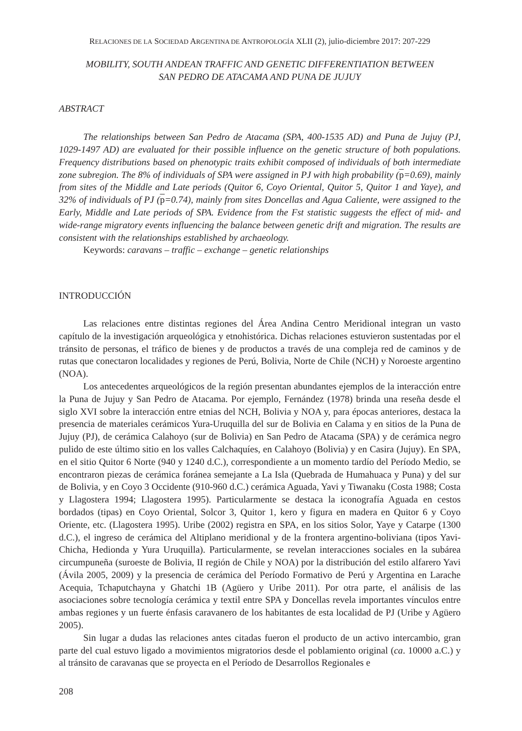RELACIONES DE LA SOCIEDAD ARGENTINA DE ANTROPOLOGÍA XLII (2), julio-diciembre 2017: 207-229
MOBILITY, SOUTH ANDEAN TRAFFIC AND GENETIC DIFFERENTIATION BETWEEN
SAN PEDRO DE ATACAMA AND PUNA DE JUJUY
ABSTRACT
The relationships between San Pedro de Atacama (SPA, 400-1535 AD) and Puna de Jujuy (PJ, 1029-1497 AD) are evaluated for their possible influence on the genetic structure of both populations. Frequency distributions based on phenotypic traits exhibit composed of individuals of both intermediate zone subregion. The 8% of individuals of SPA were assigned in PJ with high probability (p=0.69), mainly from sites of the Middle and Late periods (Quitor 6, Coyo Oriental, Quitor 5, Quitor 1 and Yaye), and 32% of individuals of PJ (p=0.74), mainly from sites Doncellas and Agua Caliente, were assigned to the Early, Middle and Late periods of SPA. Evidence from the Fst statistic suggests the effect of mid- and wide-range migratory events influencing the balance between genetic drift and migration. The results are consistent with the relationships established by archaeology.
Keywords: caravans – traffic – exchange – genetic relationships
INTRODUCCIÓN
Las relaciones entre distintas regiones del Área Andina Centro Meridional integran un vasto capítulo de la investigación arqueológica y etnohistórica. Dichas relaciones estuvieron sustentadas por el tránsito de personas, el tráfico de bienes y de productos a través de una compleja red de caminos y de rutas que conectaron localidades y regiones de Perú, Bolivia, Norte de Chile (NCH) y Noroeste argentino (NOA).
Los antecedentes arqueológicos de la región presentan abundantes ejemplos de la interacción entre la Puna de Jujuy y San Pedro de Atacama. Por ejemplo, Fernández (1978) brinda una reseña desde el siglo XVI sobre la interacción entre etnias del NCH, Bolivia y NOA y, para épocas anteriores, destaca la presencia de materiales cerámicos Yura-Uruquilla del sur de Bolivia en Calama y en sitios de la Puna de Jujuy (PJ), de cerámica Calahoyo (sur de Bolivia) en San Pedro de Atacama (SPA) y de cerámica negro pulido de este último sitio en los valles Calchaquíes, en Calahoyo (Bolivia) y en Casira (Jujuy). En SPA, en el sitio Quitor 6 Norte (940 y 1240 d.C.), correspondiente a un momento tardío del Período Medio, se encontraron piezas de cerámica foránea semejante a La Isla (Quebrada de Humahuaca y Puna) y del sur de Bolivia, y en Coyo 3 Occidente (910-960 d.C.) cerámica Aguada, Yavi y Tiwanaku (Costa 1988; Costa y Llagostera 1994; Llagostera 1995). Particularmente se destaca la iconografía Aguada en cestos bordados (tipas) en Coyo Oriental, Solcor 3, Quitor 1, kero y figura en madera en Quitor 6 y Coyo Oriente, etc. (Llagostera 1995). Uribe (2002) registra en SPA, en los sitios Solor, Yaye y Catarpe (1300 d.C.), el ingreso de cerámica del Altiplano meridional y de la frontera argentino-boliviana (tipos Yavi-Chicha, Hedionda y Yura Uruquilla). Particularmente, se revelan interacciones sociales en la subárea circumpuneña (suroeste de Bolivia, II región de Chile y NOA) por la distribución del estilo alfarero Yavi (Ávila 2005, 2009) y la presencia de cerámica del Período Formativo de Perú y Argentina en Larache Acequia, Tchaputchayna y Ghatchi 1B (Agüero y Uribe 2011). Por otra parte, el análisis de las asociaciones sobre tecnología cerámica y textil entre SPA y Doncellas revela importantes vínculos entre ambas regiones y un fuerte énfasis caravanero de los habitantes de esta localidad de PJ (Uribe y Agüero 2005).
Sin lugar a dudas las relaciones antes citadas fueron el producto de un activo intercambio, gran parte del cual estuvo ligado a movimientos migratorios desde el poblamiento original (ca. 10000 a.C.) y al tránsito de caravanas que se proyecta en el Período de Desarrollos Regionales e
208